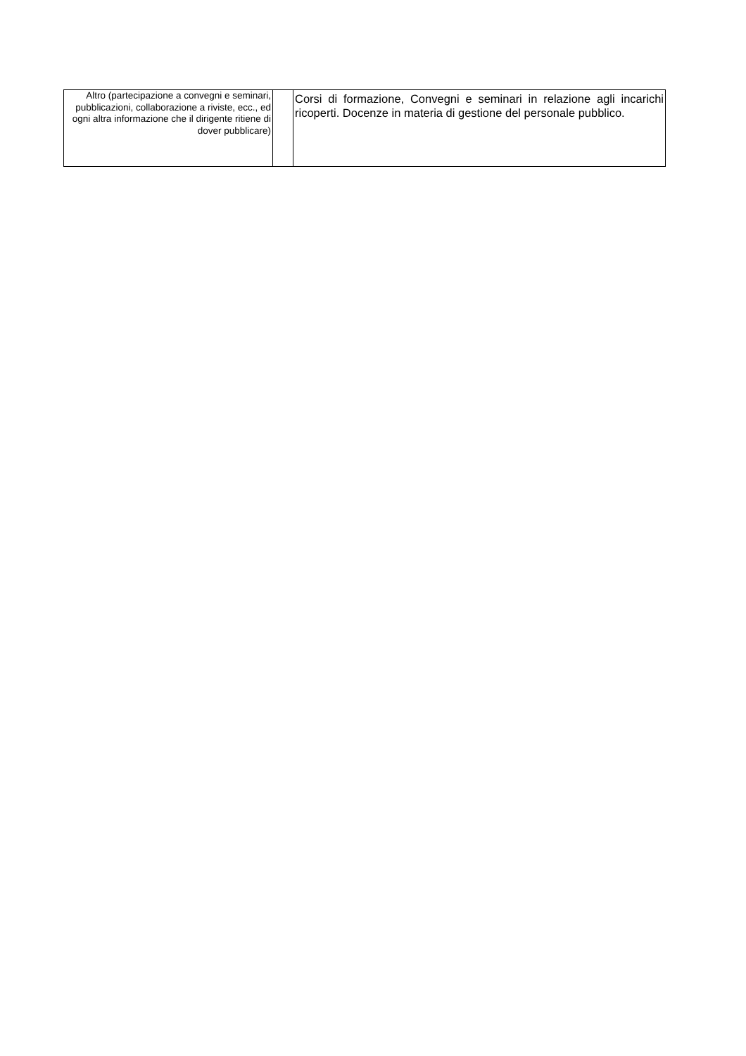| Altro (partecipazione a convegni e seminari, pubblicazioni, collaborazione a riviste, ecc., ed ogni altra informazione che il dirigente ritiene di dover pubblicare) | | Corsi di formazione, Convegni e seminari in relazione agli incarichi ricoperti. Docenze in materia di gestione del personale pubblico. |